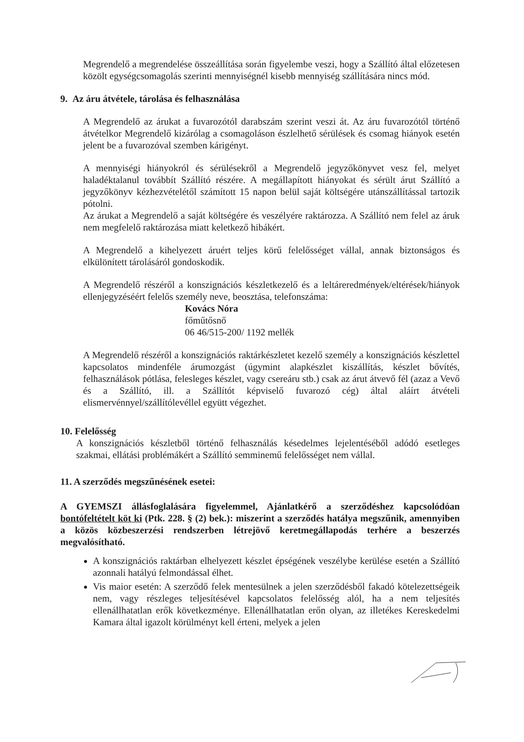Megrendelő a megrendelése összeállítása során figyelembe veszi, hogy a Szállító által előzetesen közölt egységcsomagolás szerinti mennyiségnél kisebb mennyiség szállítására nincs mód.
9. Az áru átvétele, tárolása és felhasználása
A Megrendelő az árukat a fuvarozótól darabszám szerint veszi át. Az áru fuvarozótól történő átvételkor Megrendelő kizárólag a csomagoláson észlelhető sérülések és csomag hiányok esetén jelent be a fuvarozóval szemben kárigényt.
A mennyiségi hiányokról és sérülésekről a Megrendelő jegyzőkönyvet vesz fel, melyet haladéktalanul továbbít Szállító részére. A megállapított hiányokat és sérült árut Szállító a jegyzőkönyv kézhezvételétől számított 15 napon belül saját költségére utánszállítással tartozik pótolni.
Az árukat a Megrendelő a saját költségére és veszélyére raktározza. A Szállító nem felel az áruk nem megfelelő raktározása miatt keletkező hibákért.
A Megrendelő a kihelyezett áruért teljes körű felelősséget vállal, annak biztonságos és elkülönített tárolásáról gondoskodik.
A Megrendelő részéről a konszignációs készletkezelő és a leltáreredmények/eltérések/hiányok ellenjegyzéséért felelős személy neve, beosztása, telefonszáma:
Kovács Nóra
főműtősnő
06 46/515-200/ 1192 mellék
A Megrendelő részéről a konszignációs raktárkészletet kezelő személy a konszignációs készlettel kapcsolatos mindenféle árumozgást (úgymint alapkészlet kiszállítás, készlet bővítés, felhasználások pótlása, felesleges készlet, vagy csereáru stb.) csak az árut átvevő fél (azaz a Vevő és a Szállító, ill. a Szállítót képviselő fuvarozó cég) által aláírt átvételi elismervénnyel/szállítólevéllel együtt végezhet.
10. Felelősség
A konszignációs készletből történő felhasználás késedelmes lejelentéséből adódó esetleges szakmai, ellátási problémákért a Szállító semminemű felelősséget nem vállal.
11. A szerződés megszűnésének esetei:
A GYEMSZI állásfoglalására figyelemmel, Ajánlatkérő a szerződéshez kapcsolódóan bontófeltételt köt ki (Ptk. 228. § (2) bek.): miszerint a szerződés hatálya megszűnik, amennyiben a közös közbeszerzési rendszerben létrejövő keretmegállapodás terhére a beszerzés megvalósítható.
A konszignációs raktárban elhelyezett készlet épségének veszélybe kerülése esetén a Szállító azonnali hatályú felmondással élhet.
Vis maior esetén: A szerződő felek mentesülnek a jelen szerződésből fakadó kötelezettségeik nem, vagy részleges teljesítésével kapcsolatos felelősség alól, ha a nem teljesítés ellenállhatatlan erők következménye. Ellenállhatatlan erőn olyan, az illetékes Kereskedelmi Kamara által igazolt körülményt kell érteni, melyek a jelen